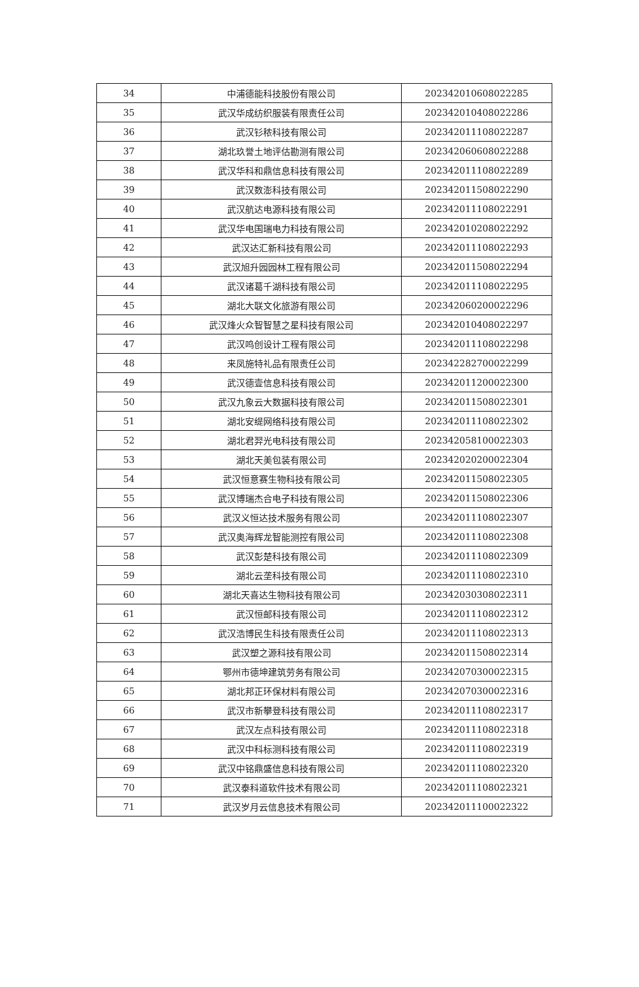| 34 | 中浦德能科技股份有限公司 | 202342010608022285 |
| 35 | 武汉华成纺织服装有限责任公司 | 202342010408022286 |
| 36 | 武汉钐秾科技有限公司 | 202342011108022287 |
| 37 | 湖北玖誉土地评估勘测有限公司 | 202342060608022288 |
| 38 | 武汉华科和鼎信息科技有限公司 | 202342011108022289 |
| 39 | 武汉数澎科技有限公司 | 202342011508022290 |
| 40 | 武汉航达电源科技有限公司 | 202342011108022291 |
| 41 | 武汉华电国瑞电力科技有限公司 | 202342010208022292 |
| 42 | 武汉达汇新科技有限公司 | 202342011108022293 |
| 43 | 武汉旭升园园林工程有限公司 | 202342011508022294 |
| 44 | 武汉诸葛千湖科技有限公司 | 202342011108022295 |
| 45 | 湖北大联文化旅游有限公司 | 202342060200022296 |
| 46 | 武汉烽火众智智慧之星科技有限公司 | 202342010408022297 |
| 47 | 武汉鸣创设计工程有限公司 | 202342011108022298 |
| 48 | 来凤施特礼品有限责任公司 | 202342282700022299 |
| 49 | 武汉德壹信息科技有限公司 | 202342011200022300 |
| 50 | 武汉九象云大数据科技有限公司 | 202342011508022301 |
| 51 | 湖北安缇网络科技有限公司 | 202342011108022302 |
| 52 | 湖北君羿光电科技有限公司 | 202342058100022303 |
| 53 | 湖北天美包装有限公司 | 202342020200022304 |
| 54 | 武汉恒意赛生物科技有限公司 | 202342011508022305 |
| 55 | 武汉博瑞杰合电子科技有限公司 | 202342011508022306 |
| 56 | 武汉义恒达技术服务有限公司 | 202342011108022307 |
| 57 | 武汉奥海辉龙智能测控有限公司 | 202342011108022308 |
| 58 | 武汉彭楚科技有限公司 | 202342011108022309 |
| 59 | 湖北云垄科技有限公司 | 202342011108022310 |
| 60 | 湖北天喜达生物科技有限公司 | 202342030308022311 |
| 61 | 武汉恒邮科技有限公司 | 202342011108022312 |
| 62 | 武汉浩博民生科技有限责任公司 | 202342011108022313 |
| 63 | 武汉塑之源科技有限公司 | 202342011508022314 |
| 64 | 鄂州市德坤建筑劳务有限公司 | 202342070300022315 |
| 65 | 湖北邦正环保材料有限公司 | 202342070300022316 |
| 66 | 武汉市新攀登科技有限公司 | 202342011108022317 |
| 67 | 武汉左点科技有限公司 | 202342011108022318 |
| 68 | 武汉中科标测科技有限公司 | 202342011108022319 |
| 69 | 武汉中铭鼎盛信息科技有限公司 | 202342011108022320 |
| 70 | 武汉泰科道软件技术有限公司 | 202342011108022321 |
| 71 | 武汉岁月云信息技术有限公司 | 202342011100022322 |